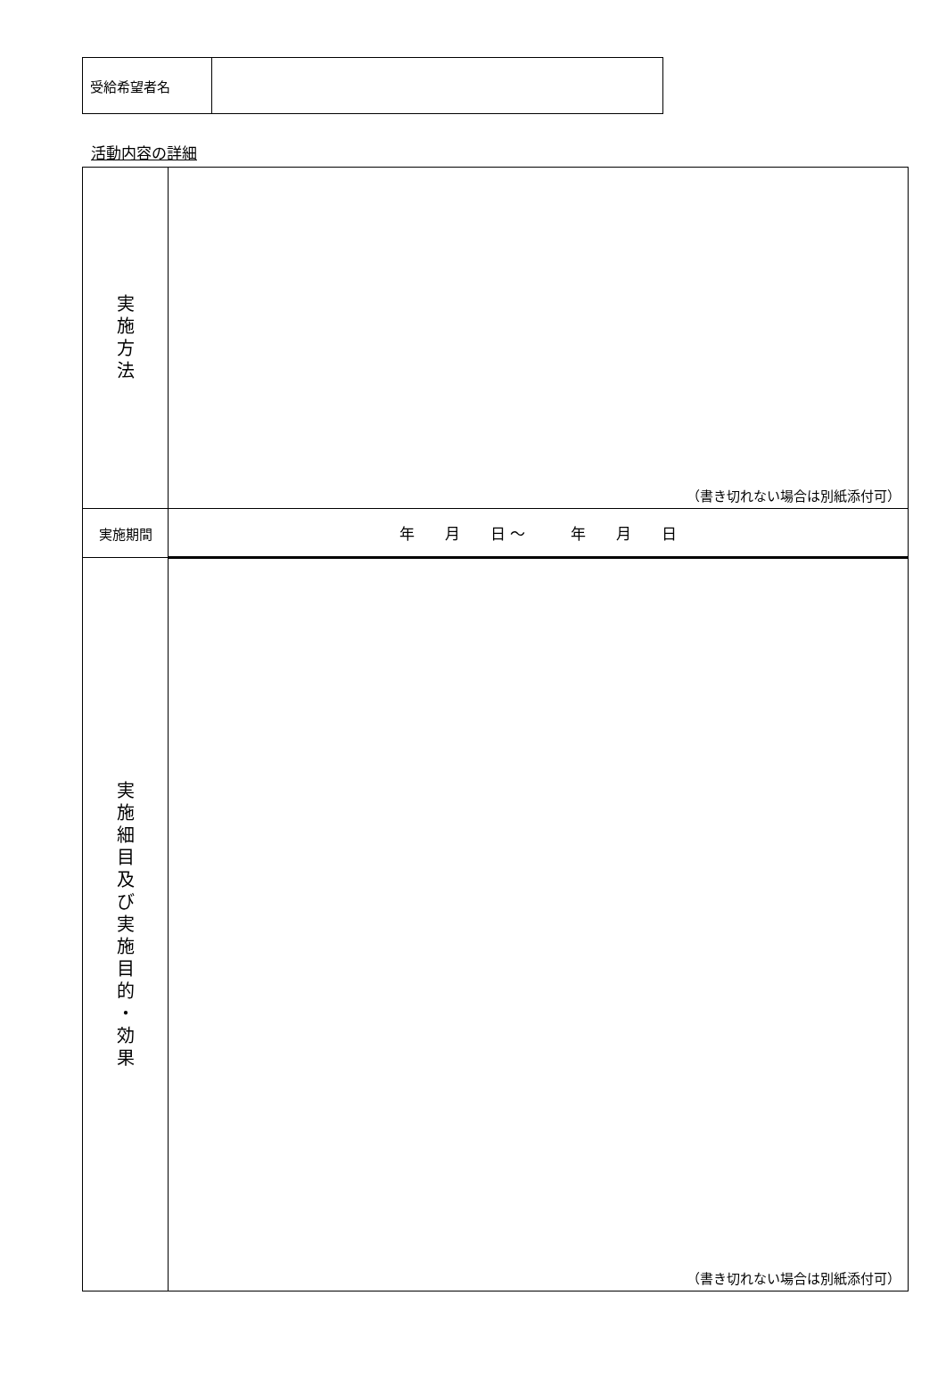| 受給希望者名 | |
活動内容の詳細
| 実 施 方 法 | （書き切れない場合は別紙添付可） |
| 実施期間 | 年 月 日 ～ 年 月 日 |
| 実 施 細 目 及 び 実 施 目 的 ・ 効 果 | （書き切れない場合は別紙添付可） |